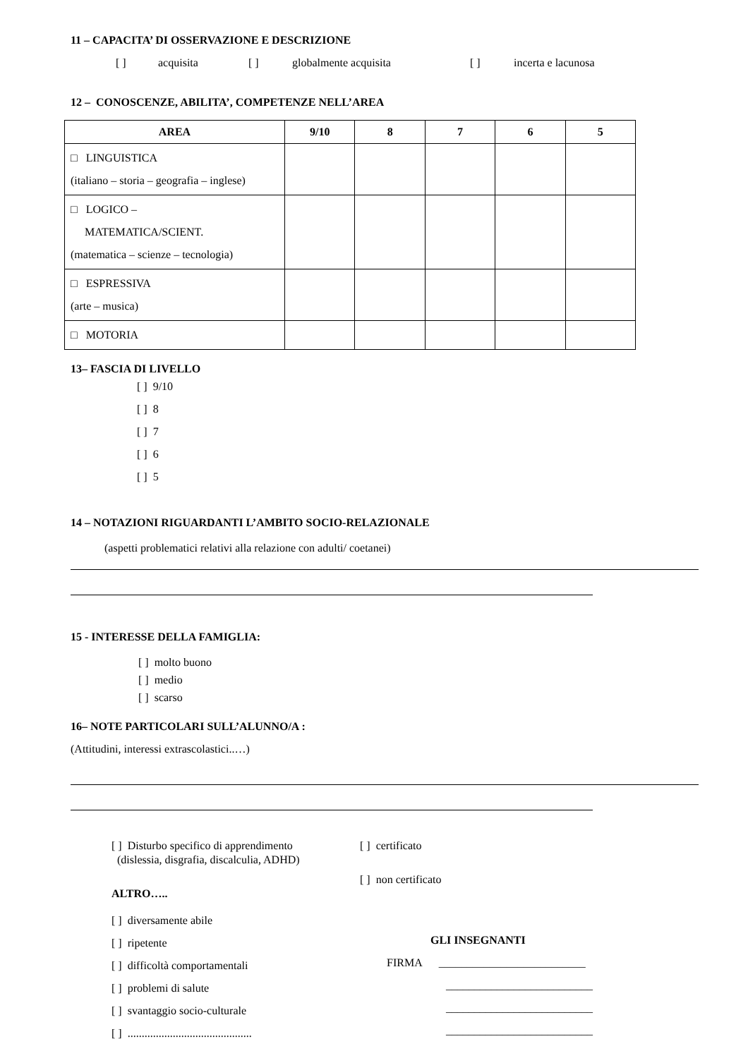11 – CAPACITA’ DI OSSERVAZIONE E DESCRIZIONE
[ ] acquisita [ ] globalmente acquisita [ ] incerta e lacunosa
12 – CONOSCENZE, ABILITA’, COMPETENZE NELL’AREA
| AREA | 9/10 | 8 | 7 | 6 | 5 |
| --- | --- | --- | --- | --- | --- |
| □ LINGUISTICA (italiano – storia – geografia – inglese) | | | | | |
| □ LOGICO – MATEMATICA/SCIENT. (matematica – scienze – tecnologia) | | | | | |
| □ ESPRESSIVA (arte – musica) | | | | | |
| □ MOTORIA | | | | | |
13– FASCIA DI LIVELLO
[ ] 9/10
[ ] 8
[ ] 7
[ ] 6
[ ] 5
14 – NOTAZIONI RIGUARDANTI L’AMBITO SOCIO-RELAZIONALE
(aspetti problematici relativi alla relazione con adulti/ coetanei)
15 - INTERESSE DELLA FAMIGLIA:
[ ] molto buono
[ ] medio
[ ] scarso
16– NOTE PARTICOLARI SULL’ALUNNO/A :
(Attitudini, interessi extrascolastici..…)
[ ] Disturbo specifico di apprendimento
(dislessia, disgrafia, discalculia, ADHD)
ALTRO…..
[ ] diversamente abile
[ ] ripetente
[ ] difficoltà comportamentali
[ ] problemi di salute
[ ] svantaggio socio-culturale
[ ] ............................................
[ ] certificato
[ ] non certificato
GLI INSEGNANTI
FIRMA __________________________
__________________________
__________________________
__________________________